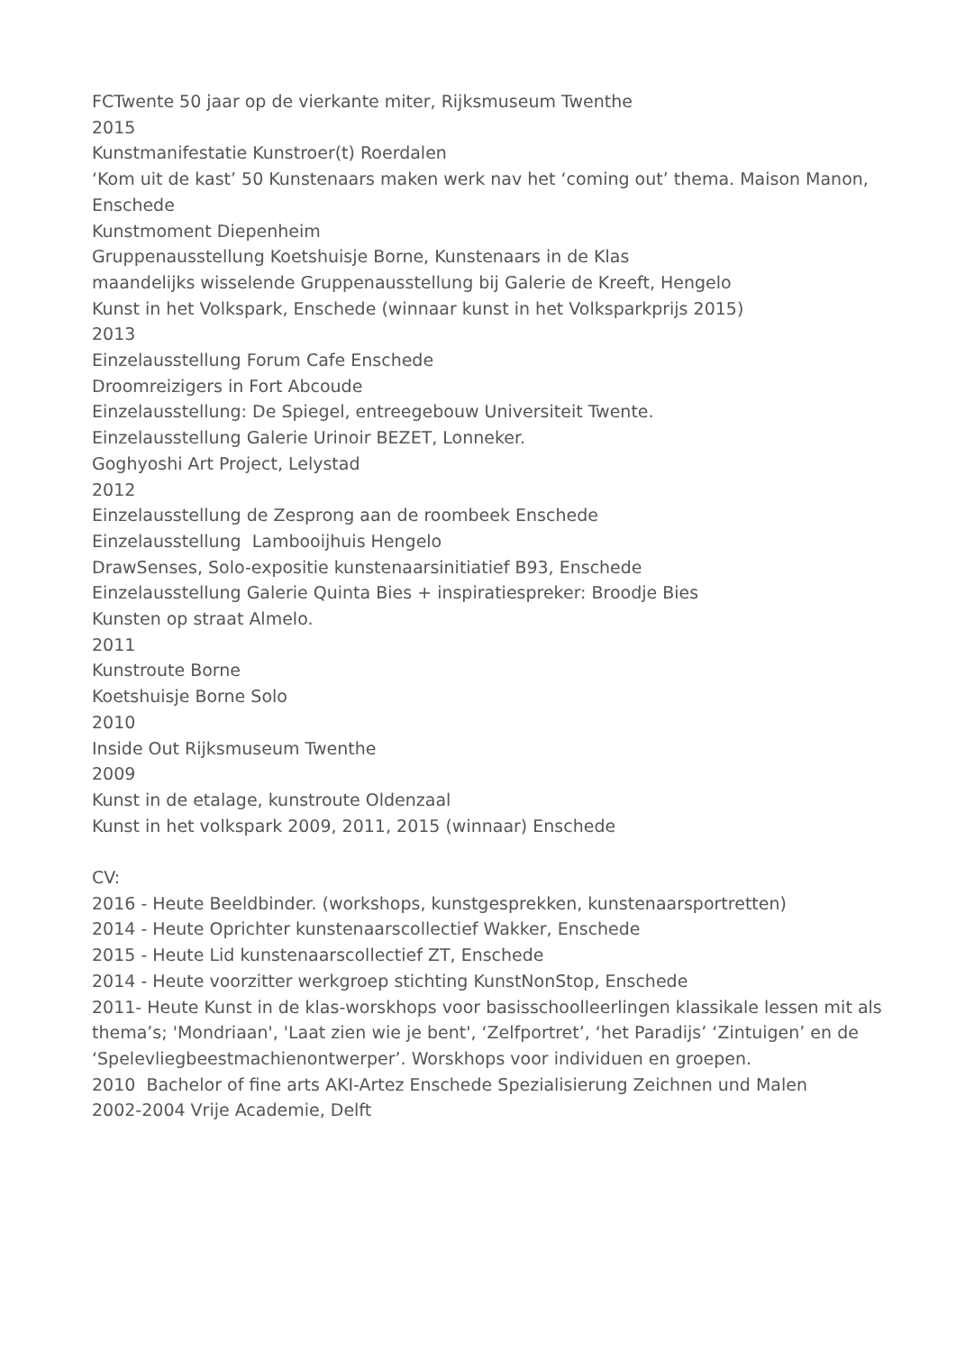FCTwente 50 jaar op de vierkante miter, Rijksmuseum Twenthe
2015
Kunstmanifestatie Kunstroer(t) Roerdalen
‘Kom uit de kast’ 50 Kunstenaars maken werk nav het ‘coming out’ thema. Maison Manon, Enschede
Kunstmoment Diepenheim
Gruppenausstellung Koetshuisje Borne, Kunstenaars in de Klas
maandelijks wisselende Gruppenausstellung bij Galerie de Kreeft, Hengelo
Kunst in het Volkspark, Enschede (winnaar kunst in het Volksparkprijs 2015)
2013
Einzelausstellung Forum Cafe Enschede
Droomreizigers in Fort Abcoude
Einzelausstellung: De Spiegel, entreegebouw Universiteit Twente.
Einzelausstellung Galerie Urinoir BEZET, Lonneker.
Goghyoshi Art Project, Lelystad
2012
Einzelausstellung de Zesprong aan de roombeek Enschede
Einzelausstellung Lambooijhuis Hengelo
DrawSenses, Solo-expositie kunstenaarsinitiatief B93, Enschede
Einzelausstellung Galerie Quinta Bies + inspiratiespreker: Broodje Bies
Kunsten op straat Almelo.
2011
Kunstroute Borne
Koetshuisje Borne Solo
2010
Inside Out Rijksmuseum Twenthe
2009
Kunst in de etalage, kunstroute Oldenzaal
Kunst in het volkspark 2009, 2011, 2015 (winnaar) Enschede
CV:
2016 - Heute Beeldbinder. (workshops, kunstgesprekken, kunstenaarsportretten)
2014 - Heute Oprichter kunstenaarscollectief Wakker, Enschede
2015 - Heute Lid kunstenaarscollectief ZT, Enschede
2014 - Heute voorzitter werkgroep stichting KunstNonStop, Enschede
2011- Heute Kunst in de klas-worskhops voor basisschoolleerlingen klassikale lessen mit als thema’s; 'Mondriaan', 'Laat zien wie je bent', ‘Zelfportret’, ‘het Paradijs’ ‘Zintuigen’ en de ‘Spelevliegbeestmachienontwerper’. Worskhops voor individuen en groepen.
2010 Bachelor of fine arts AKI-Artez Enschede Spezialisierung Zeichnen und Malen
2002-2004 Vrije Academie, Delft